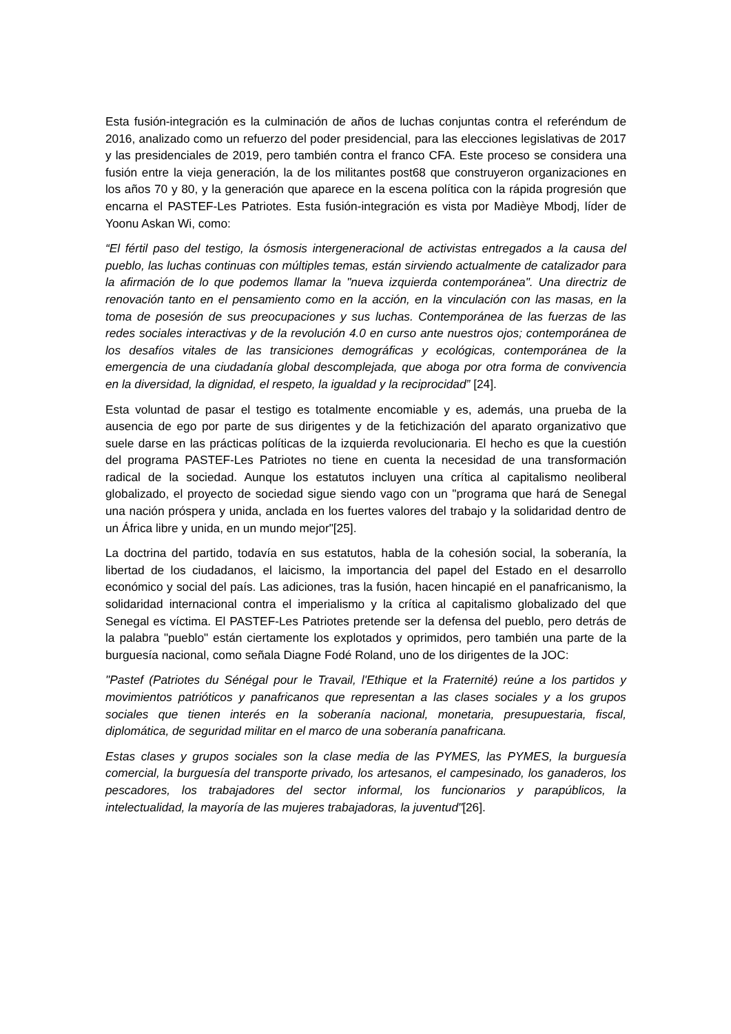Esta fusión-integración es la culminación de años de luchas conjuntas contra el referéndum de 2016, analizado como un refuerzo del poder presidencial, para las elecciones legislativas de 2017 y las presidenciales de 2019, pero también contra el franco CFA. Este proceso se considera una fusión entre la vieja generación, la de los militantes post68 que construyeron organizaciones en los años 70 y 80, y la generación que aparece en la escena política con la rápida progresión que encarna el PASTEF-Les Patriotes. Esta fusión-integración es vista por Madièye Mbodj, líder de Yoonu Askan Wi, como:
“El fértil paso del testigo, la ósmosis intergeneracional de activistas entregados a la causa del pueblo, las luchas continuas con múltiples temas, están sirviendo actualmente de catalizador para la afirmación de lo que podemos llamar la "nueva izquierda contemporánea". Una directriz de renovación tanto en el pensamiento como en la acción, en la vinculación con las masas, en la toma de posesión de sus preocupaciones y sus luchas. Contemporánea de las fuerzas de las redes sociales interactivas y de la revolución 4.0 en curso ante nuestros ojos; contemporánea de los desafíos vitales de las transiciones demográficas y ecológicas, contemporánea de la emergencia de una ciudadanía global descomplejada, que aboga por otra forma de convivencia en la diversidad, la dignidad, el respeto, la igualdad y la reciprocidad” [24].
Esta voluntad de pasar el testigo es totalmente encomiable y es, además, una prueba de la ausencia de ego por parte de sus dirigentes y de la fetichización del aparato organizativo que suele darse en las prácticas políticas de la izquierda revolucionaria. El hecho es que la cuestión del programa PASTEF-Les Patriotes no tiene en cuenta la necesidad de una transformación radical de la sociedad. Aunque los estatutos incluyen una crítica al capitalismo neoliberal globalizado, el proyecto de sociedad sigue siendo vago con un "programa que hará de Senegal una nación próspera y unida, anclada en los fuertes valores del trabajo y la solidaridad dentro de un África libre y unida, en un mundo mejor"[25].
La doctrina del partido, todavía en sus estatutos, habla de la cohesión social, la soberanía, la libertad de los ciudadanos, el laicismo, la importancia del papel del Estado en el desarrollo económico y social del país. Las adiciones, tras la fusión, hacen hincapié en el panafricanismo, la solidaridad internacional contra el imperialismo y la crítica al capitalismo globalizado del que Senegal es víctima. El PASTEF-Les Patriotes pretende ser la defensa del pueblo, pero detrás de la palabra "pueblo" están ciertamente los explotados y oprimidos, pero también una parte de la burguesía nacional, como señala Diagne Fodé Roland, uno de los dirigentes de la JOC:
"Pastef (Patriotes du Sénégal pour le Travail, l'Ethique et la Fraternité) reúne a los partidos y movimientos patrióticos y panafricanos que representan a las clases sociales y a los grupos sociales que tienen interés en la soberanía nacional, monetaria, presupuestaria, fiscal, diplomática, de seguridad militar en el marco de una soberanía panafricana.
Estas clases y grupos sociales son la clase media de las PYMES, las PYMES, la burguesía comercial, la burguesía del transporte privado, los artesanos, el campesinado, los ganaderos, los pescadores, los trabajadores del sector informal, los funcionarios y parapúblicos, la intelectualidad, la mayoría de las mujeres trabajadoras, la juventud"[26].